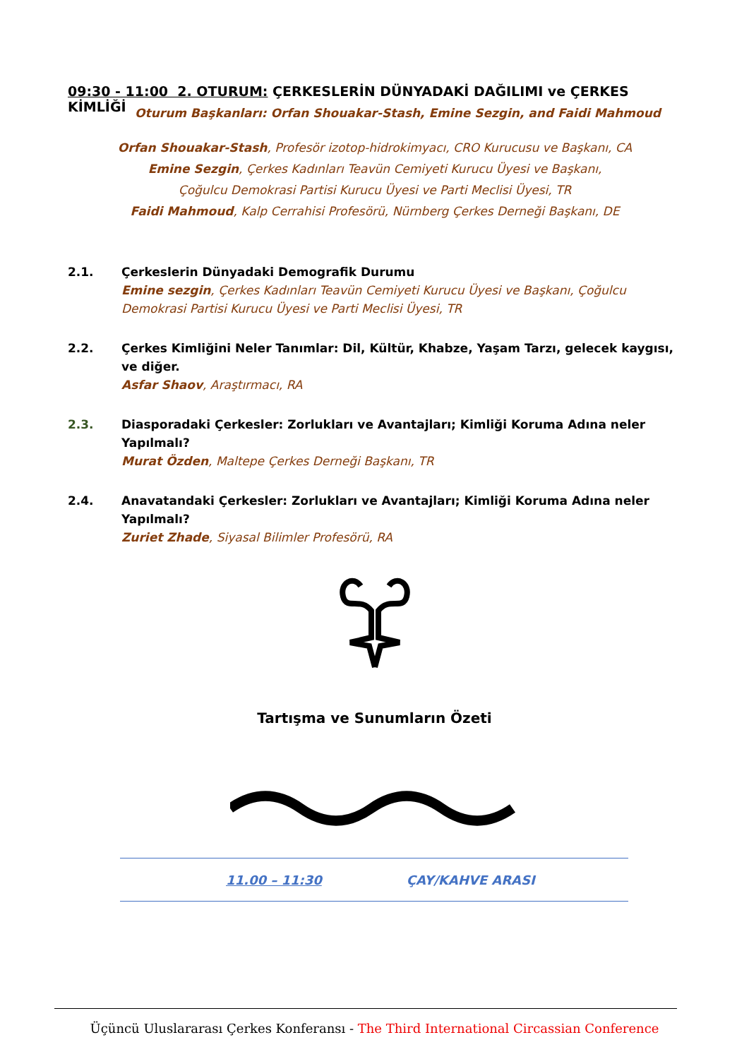09:30 - 11:00 2. OTURUM: ÇERKESLERİN DÜNYADAKİ DAĞILIMI ve ÇERKES KİMLİĞİ
Oturum Başkanları: Orfan Shouakar-Stash, Emine Sezgin, and Faidi Mahmoud
Orfan Shouakar-Stash, Profesör izotop-hidrokimyacı, CRO Kurucusu ve Başkanı, CA
Emine Sezgin, Çerkes Kadınları Teavün Cemiyeti Kurucu Üyesi ve Başkanı,
Çoğulcu Demokrasi Partisi Kurucu Üyesi ve Parti Meclisi Üyesi, TR
Faidi Mahmoud, Kalp Cerrahisi Profesörü, Nürnberg Çerkes Derneği Başkanı, DE
2.1. Çerkeslerin Dünyadaki Demografik Durumu
Emine sezgin, Çerkes Kadınları Teavün Cemiyeti Kurucu Üyesi ve Başkanı, Çoğulcu Demokrasi Partisi Kurucu Üyesi ve Parti Meclisi Üyesi, TR
2.2. Çerkes Kimliğini Neler Tanımlar: Dil, Kültür, Khabze, Yaşam Tarzı, gelecek kaygısı, ve diğer.
Asfar Shaov, Araştırmacı, RA
2.3. Diasporadaki Çerkesler: Zorlukları ve Avantajları; Kimliği Koruma Adına neler Yapılmalı?
Murat Özden, Maltepe Çerkes Derneği Başkanı, TR
2.4. Anavatandaki Çerkesler: Zorlukları ve Avantajları; Kimliği Koruma Adına neler Yapılmalı?
Zuriet Zhade, Siyasal Bilimler Profesörü, RA
Tartışma ve Sunumların Özeti
11.00 – 11:30 ÇAY/KAHVE ARASI
Üçüncü Uluslararası Çerkes Konferansı - The Third International Circassian Conference